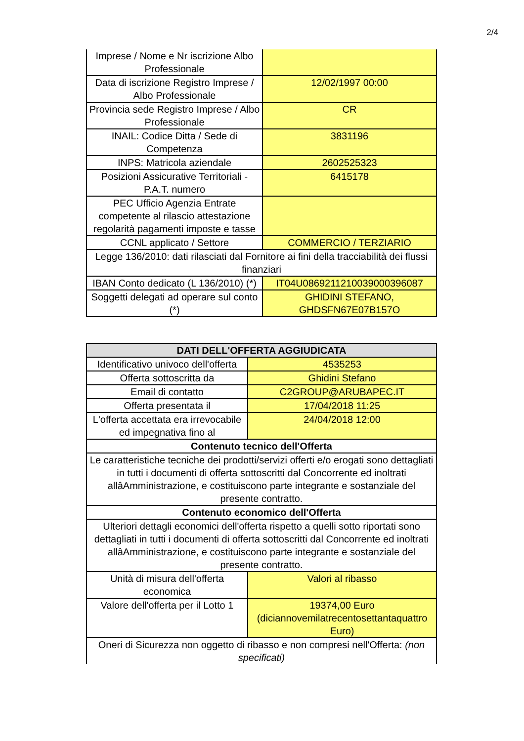2/4
| Imprese / Nome e Nr iscrizione Albo Professionale | |
| Data di iscrizione Registro Imprese / Albo Professionale | 12/02/1997 00:00 |
| Provincia sede Registro Imprese / Albo Professionale | CR |
| INAIL: Codice Ditta / Sede di Competenza | 3831196 |
| INPS: Matricola aziendale | 2602525323 |
| Posizioni Assicurative Territoriali - P.A.T. numero | 6415178 |
| PEC Ufficio Agenzia Entrate competente al rilascio attestazione regolarità pagamenti imposte e tasse | |
| CCNL applicato / Settore | COMMERCIO / TERZIARIO |
| Legge 136/2010: dati rilasciati dal Fornitore ai fini della tracciabilità dei flussi finanziari | |
| IBAN Conto dedicato (L 136/2010) (*) | IT04U0869211210039000396087 |
| Soggetti delegati ad operare sul conto (*) | GHIDINI STEFANO, GHDSFN67E07B157O |
| DATI DELL'OFFERTA AGGIUDICATA | |
| --- | --- |
| Identificativo univoco dell'offerta | 4535253 |
| Offerta sottoscritta da | Ghidini Stefano |
| Email di contatto | C2GROUP@ARUBAPEC.IT |
| Offerta presentata il | 17/04/2018 11:25 |
| L'offerta accettata era irrevocabile ed impegnativa fino al | 24/04/2018 12:00 |
| Contenuto tecnico dell'Offerta | |
| Le caratteristiche tecniche dei prodotti/servizi offerti e/o erogati sono dettagliati in tutti i documenti di offerta sottoscritti dal Concorrente ed inoltrati allâAmministrazione, e costituiscono parte integrante e sostanziale del presente contratto. | |
| Contenuto economico dell'Offerta | |
| Ulteriori dettagli economici dell'offerta rispetto a quelli sotto riportati sono dettagliati in tutti i documenti di offerta sottoscritti dal Concorrente ed inoltrati allâAmministrazione, e costituiscono parte integrante e sostanziale del presente contratto. | |
| Unità di misura dell'offerta economica | Valori al ribasso |
| Valore dell'offerta per il Lotto 1 | 19374,00 Euro (diciannovemilatrecentosettantaquattro Euro) |
| Oneri di Sicurezza non oggetto di ribasso e non compresi nell'Offerta: (non specificati) | |